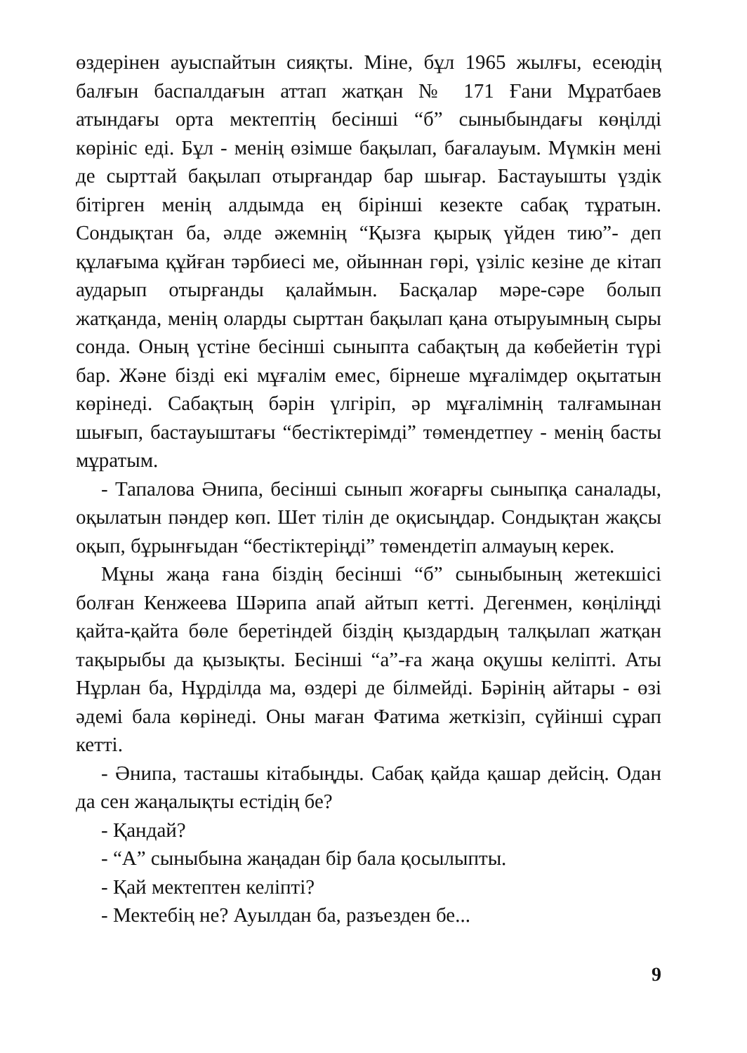өздерінен ауыспайтын сияқты. Міне, бұл 1965 жылғы, есеюдің балғын баспалдағын аттап жатқан № 171 Ғани Мұратбаев атындағы орта мектептің бесінші “б” сыныбындағы көңілді көрініс еді. Бұл - менің өзімше бақылап, бағалауым. Мүмкін мені де сырттай бақылап отырғандар бар шығар. Бастауышты үздік бітірген менің алдымда ең бірінші кезекте сабақ тұратын. Сондықтан ба, әлде әжемнің “Қызға қырық үйден тию”- деп құлағыма құйған тәрбиесі ме, ойыннан гөрі, үзіліс кезіне де кітап аударып отырғанды қалаймын. Басқалар мәре-сәре болып жатқанда, менің оларды сырттан бақылап қана отыруымның сыры сонда. Оның үстіне бесінші сыныпта сабақтың да көбейетін түрі бар. Және бізді екі мұғалім емес, бірнеше мұғалімдер оқытатын көрінеді. Сабақтың бәрін үлгіріп, әр мұғалімнің талғамынан шығып, бастауыштағы “бестіктерімді” төмендетпеу - менің басты мұратым.
- Тапалова Әнипа, бесінші сынып жоғарғы сыныпқа саналады, оқылатын пәндер көп. Шет тілін де оқисыңдар. Сондықтан жақсы оқып, бұрынғыдан “бестіктеріңді” төмендетіп алмауың керек.
Мұны жаңа ғана біздің бесінші “б” сыныбының жетекшісі болған Кенжеева Шәрипа апай айтып кетті. Дегенмен, көңіліңді қайта-қайта бөле беретіндей біздің қыздардың талқылап жатқан тақырыбы да қызықты. Бесінші “а”-ға жаңа оқушы келіпті. Аты Нұрлан ба, Нұрділда ма, өздері де білмейді. Бәрінің айтары - өзі әдемі бала көрінеді. Оны маған Фатима жеткізіп, сүйінші сұрап кетті.
- Әнипа, тасташы кітабыңды. Сабақ қайда қашар дейсің. Одан да сен жаңалықты естідің бе?
- Қандай?
- “А” сыныбына жаңадан бір бала қосылыпты.
- Қай мектептен келіпті?
- Мектебің не? Ауылдан ба, разъезден бе...
9